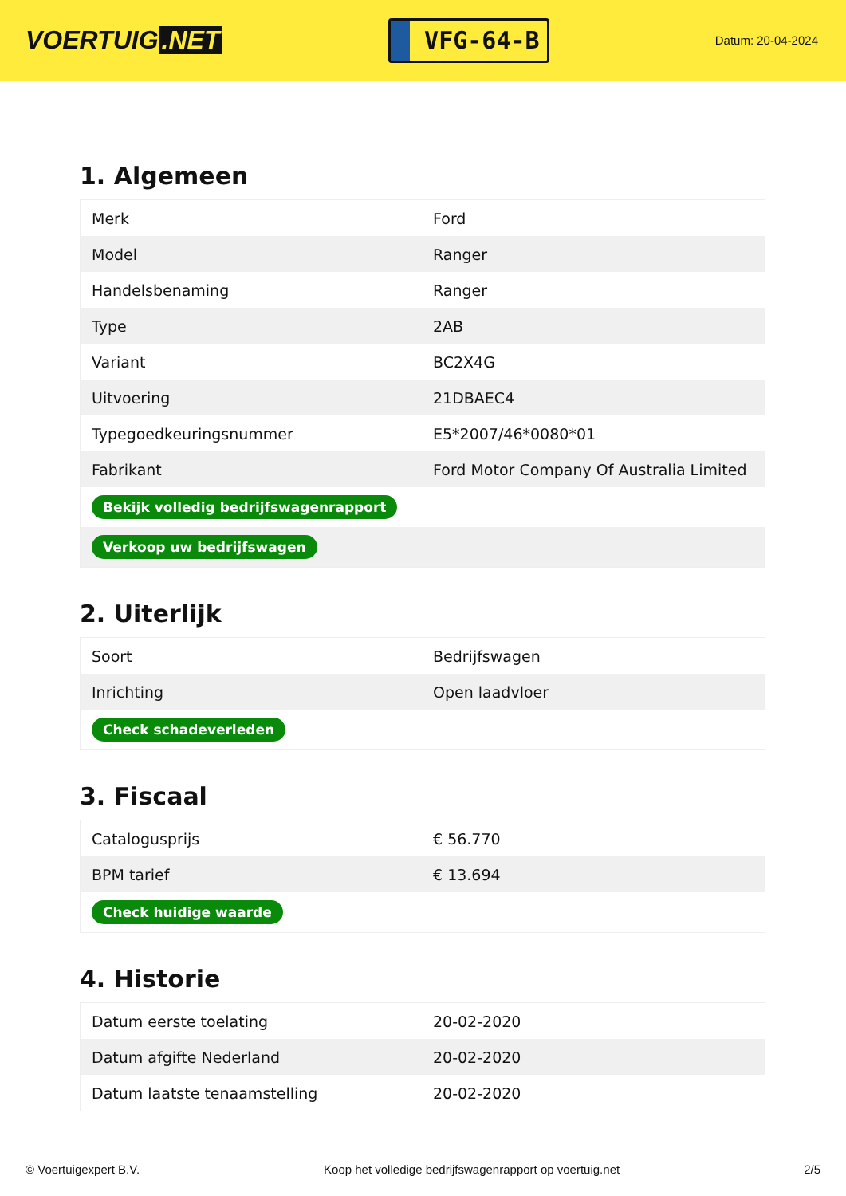VOERTUIG.NET
VFG-64-B
Datum: 20-04-2024
1. Algemeen
| Merk | Ford |
| Model | Ranger |
| Handelsbenaming | Ranger |
| Type | 2AB |
| Variant | BC2X4G |
| Uitvoering | 21DBAEC4 |
| Typegoedkeuringsnummer | E5*2007/46*0080*01 |
| Fabrikant | Ford Motor Company Of Australia Limited |
| Bekijk volledig bedrijfswagenrapport | |
| Verkoop uw bedrijfswagen | |
2. Uiterlijk
| Soort | Bedrijfswagen |
| Inrichting | Open laadvloer |
| Check schadeverleden | |
3. Fiscaal
| Catalogusprijs | € 56.770 |
| BPM tarief | € 13.694 |
| Check huidige waarde | |
4. Historie
| Datum eerste toelating | 20-02-2020 |
| Datum afgifte Nederland | 20-02-2020 |
| Datum laatste tenaamstelling | 20-02-2020 |
© Voertuigexpert B.V. Koop het volledige bedrijfswagenrapport op voertuig.net 2/5